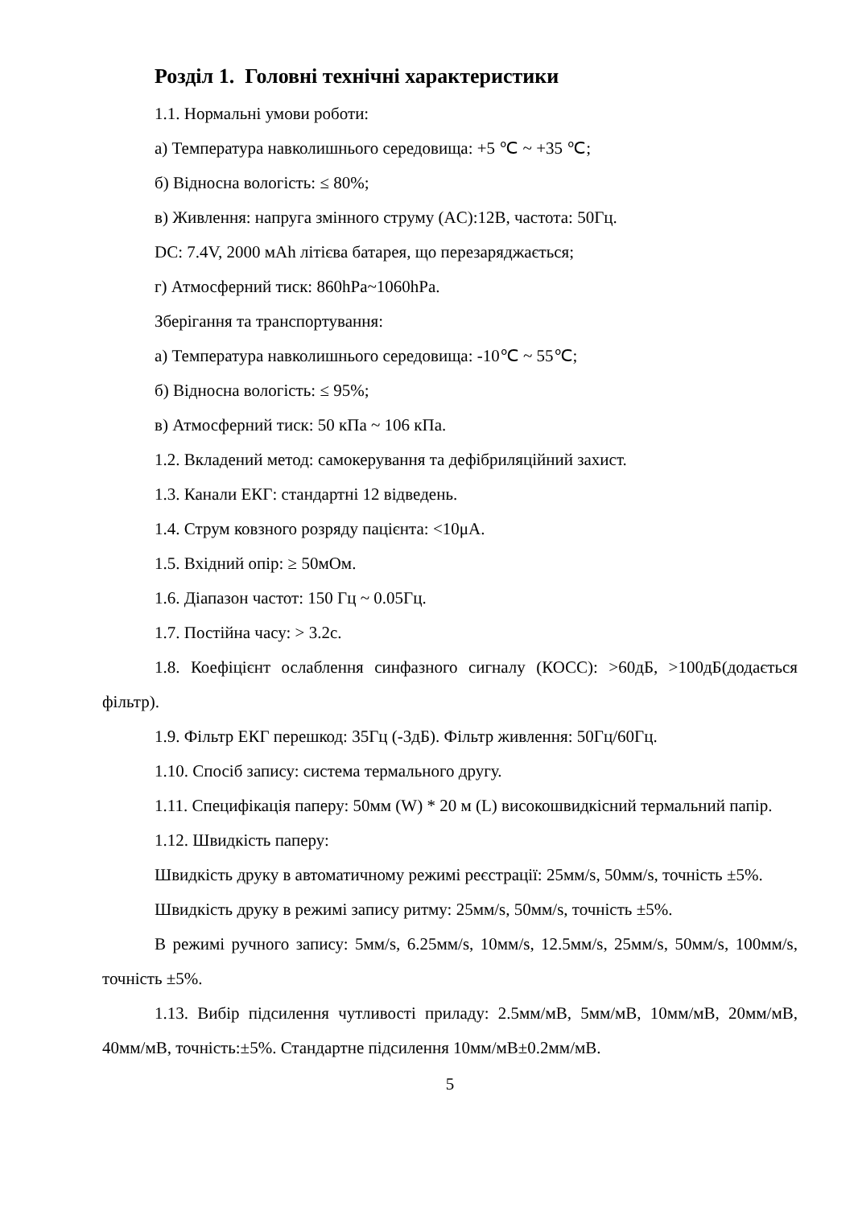Розділ 1. Головні технічні характеристики
1.1. Нормальні умови роботи:
а) Температура навколишнього середовища: +5 ℃ ~ +35 ℃;
б) Відносна вологість: ≤ 80%;
в) Живлення: напруга змінного струму (AC):12В, частота: 50Гц.
DC: 7.4V, 2000 мAh літієва батарея, що перезаряджається;
г) Атмосферний тиск: 860hPa~1060hPa.
Зберігання та транспортування:
а) Температура навколишнього середовища: -10℃ ~ 55℃;
б) Відносна вологість: ≤ 95%;
в) Атмосферний тиск: 50 кПа ~ 106 кПа.
1.2. Вкладений метод: самокерування та дефібриляційний захист.
1.3. Канали ЕКГ: стандартні 12 відведень.
1.4. Струм ковзного розряду пацієнта: <10μA.
1.5. Вхідний опір: ≥ 50мОм.
1.6. Діапазон частот: 150 Гц ~ 0.05Гц.
1.7. Постійна часу: > 3.2с.
1.8. Коефіцієнт ослаблення синфазного сигналу (КОСС): >60дБ, >100дБ(додається фільтр).
1.9. Фільтр ЕКГ перешкод: 35Гц (-3дБ). Фільтр живлення: 50Гц/60Гц.
1.10. Спосіб запису: система термального другу.
1.11. Специфікація паперу: 50мм (W) * 20 м (L) високошвидкісний термальний папір.
1.12. Швидкість паперу:
Швидкість друку в автоматичному режимі реєстрації: 25мм/s, 50мм/s, точність ±5%.
Швидкість друку в режимі запису ритму: 25мм/s, 50мм/s, точність ±5%.
В режимі ручного запису: 5мм/s, 6.25мм/s, 10мм/s, 12.5мм/s, 25мм/s, 50мм/s, 100мм/s, точність ±5%.
1.13. Вибір підсилення чутливості приладу: 2.5мм/мВ, 5мм/мВ, 10мм/мВ, 20мм/мВ, 40мм/мВ, точність:±5%. Стандартне підсилення 10мм/мВ±0.2мм/мВ.
5